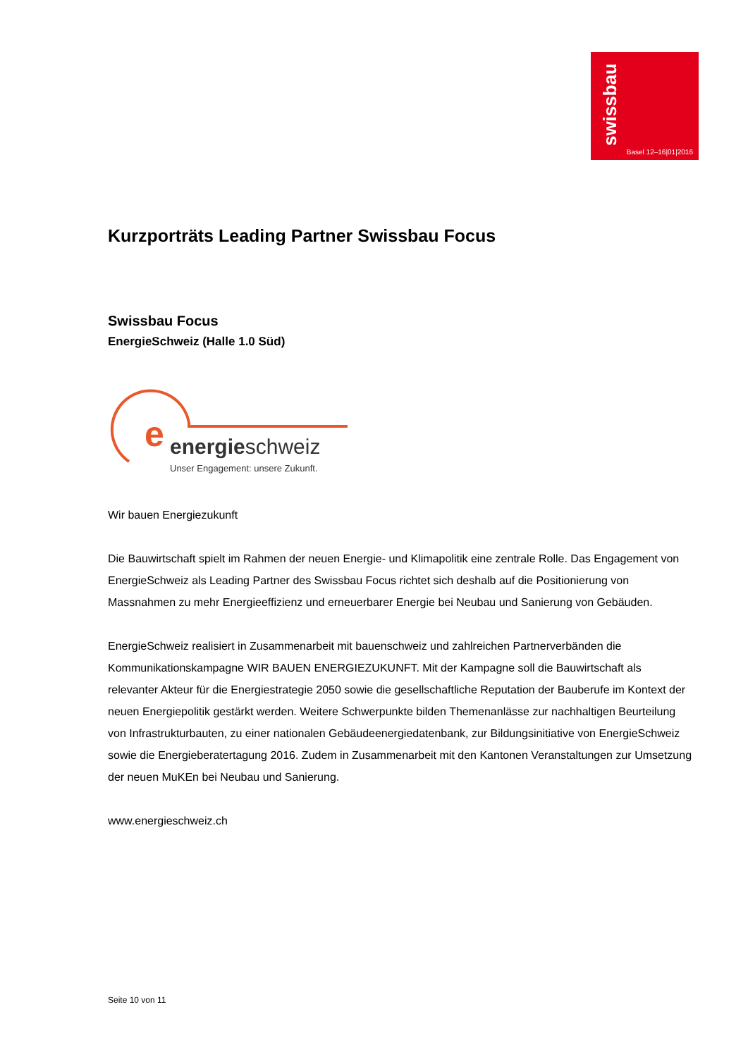swissbau
Basel 12–16|01|2016
Kurzporträts Leading Partner Swissbau Focus
Swissbau Focus
EnergieSchweiz (Halle 1.0 Süd)
e
energieschweiz
Unser Engagement: unsere Zukunft.
Wir bauen Energiezukunft
Die Bauwirtschaft spielt im Rahmen der neuen Energie- und Klimapolitik eine zentrale Rolle. Das Engagement von EnergieSchweiz als Leading Partner des Swissbau Focus richtet sich deshalb auf die Positionierung von Massnahmen zu mehr Energieeffizienz und erneuerbarer Energie bei Neubau und Sanierung von Gebäuden.
EnergieSchweiz realisiert in Zusammenarbeit mit bauenschweiz und zahlreichen Partnerverbänden die Kommunikationskampagne WIR BAUEN ENERGIEZUKUNFT. Mit der Kampagne soll die Bauwirtschaft als relevanter Akteur für die Energiestrategie 2050 sowie die gesellschaftliche Reputation der Bauberufe im Kontext der neuen Energiepolitik gestärkt werden. Weitere Schwerpunkte bilden Themenanlässe zur nachhaltigen Beurteilung von Infrastrukturbauten, zu einer nationalen Gebäudeenergiedatenbank, zur Bildungsinitiative von EnergieSchweiz sowie die Energieberatertagung 2016. Zudem in Zusammenarbeit mit den Kantonen Veranstaltungen zur Umsetzung der neuen MuKEn bei Neubau und Sanierung.
www.energieschweiz.ch
Seite 10 von 11